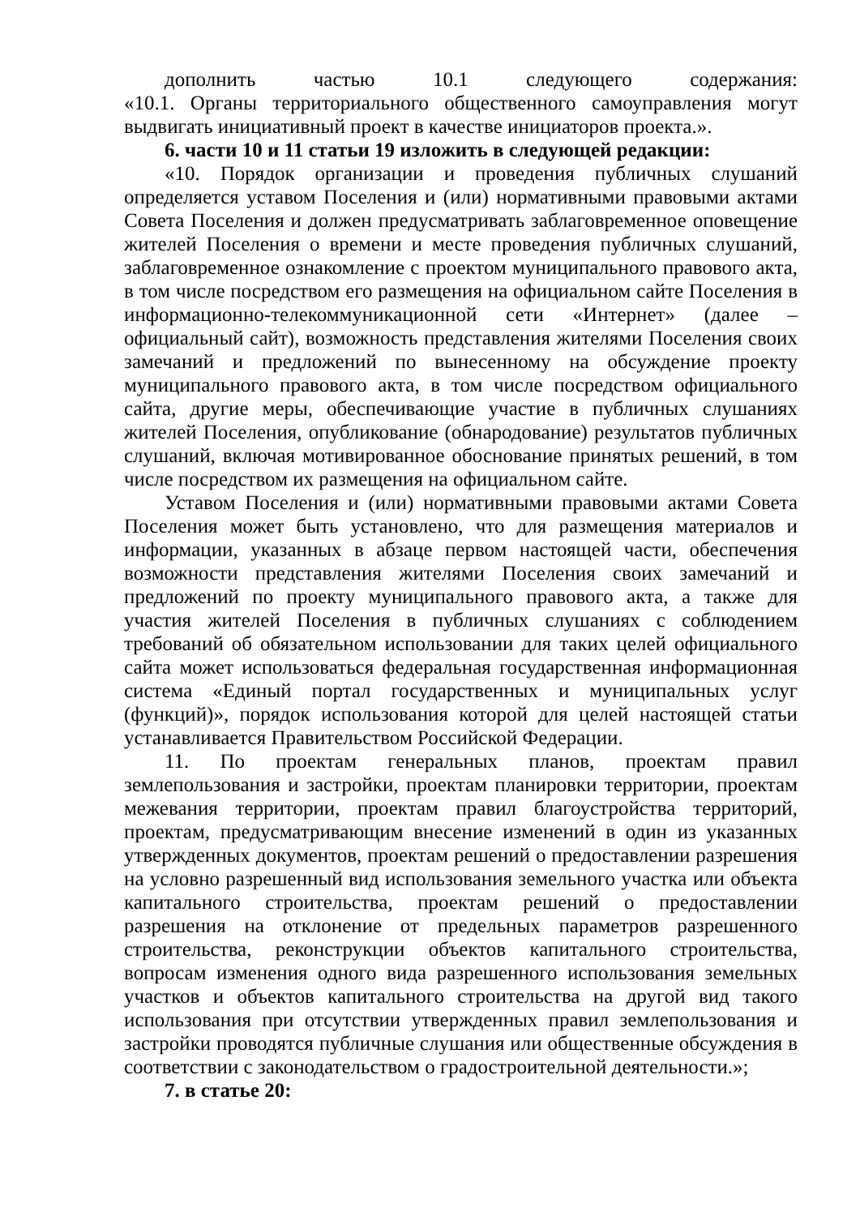дополнить частью 10.1 следующего содержания:
«10.1. Органы территориального общественного самоуправления могут выдвигать инициативный проект в качестве инициаторов проекта.».
6. части 10 и 11 статьи 19 изложить в следующей редакции:
«10. Порядок организации и проведения публичных слушаний определяется уставом Поселения и (или) нормативными правовыми актами Совета Поселения и должен предусматривать заблаговременное оповещение жителей Поселения о времени и месте проведения публичных слушаний, заблаговременное ознакомление с проектом муниципального правового акта, в том числе посредством его размещения на официальном сайте Поселения в информационно-телекоммуникационной сети «Интернет» (далее – официальный сайт), возможность представления жителями Поселения своих замечаний и предложений по вынесенному на обсуждение проекту муниципального правового акта, в том числе посредством официального сайта, другие меры, обеспечивающие участие в публичных слушаниях жителей Поселения, опубликование (обнародование) результатов публичных слушаний, включая мотивированное обоснование принятых решений, в том числе посредством их размещения на официальном сайте.
Уставом Поселения и (или) нормативными правовыми актами Совета Поселения может быть установлено, что для размещения материалов и информации, указанных в абзаце первом настоящей части, обеспечения возможности представления жителями Поселения своих замечаний и предложений по проекту муниципального правового акта, а также для участия жителей Поселения в публичных слушаниях с соблюдением требований об обязательном использовании для таких целей официального сайта может использоваться федеральная государственная информационная система «Единый портал государственных и муниципальных услуг (функций)», порядок использования которой для целей настоящей статьи устанавливается Правительством Российской Федерации.
11. По проектам генеральных планов, проектам правил землепользования и застройки, проектам планировки территории, проектам межевания территории, проектам правил благоустройства территорий, проектам, предусматривающим внесение изменений в один из указанных утвержденных документов, проектам решений о предоставлении разрешения на условно разрешенный вид использования земельного участка или объекта капитального строительства, проектам решений о предоставлении разрешения на отклонение от предельных параметров разрешенного строительства, реконструкции объектов капитального строительства, вопросам изменения одного вида разрешенного использования земельных участков и объектов капитального строительства на другой вид такого использования при отсутствии утвержденных правил землепользования и застройки проводятся публичные слушания или общественные обсуждения в соответствии с законодательством о градостроительной деятельности.»;
7. в статье 20: